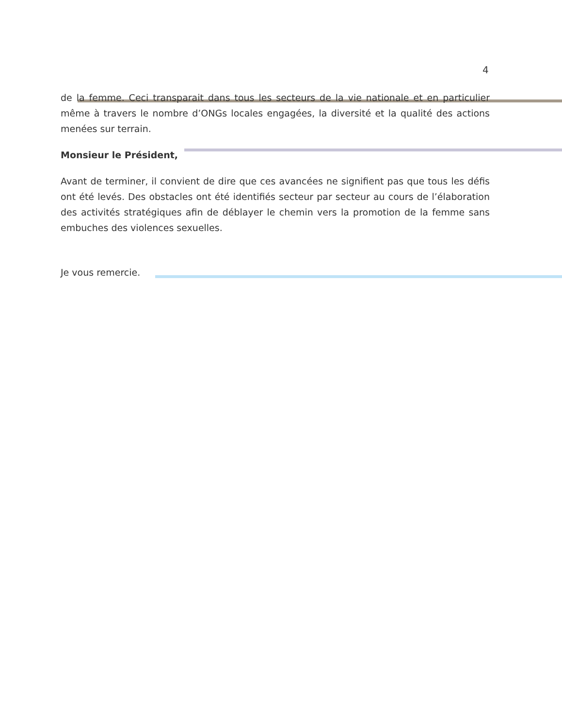4
de la femme. Ceci transparait dans tous les secteurs de la vie nationale et en particulier même à travers le nombre d’ONGs locales engagées, la diversité et la qualité des actions menées sur terrain.
Monsieur le Président,
Avant de terminer, il convient de dire que ces avancées ne signifient pas que tous les défis ont été levés. Des obstacles ont été identifiés secteur par secteur au cours de l’élaboration des activités stratégiques afin de déblayer le chemin vers la promotion de la femme sans embuches des violences sexuelles.
Je vous remercie.